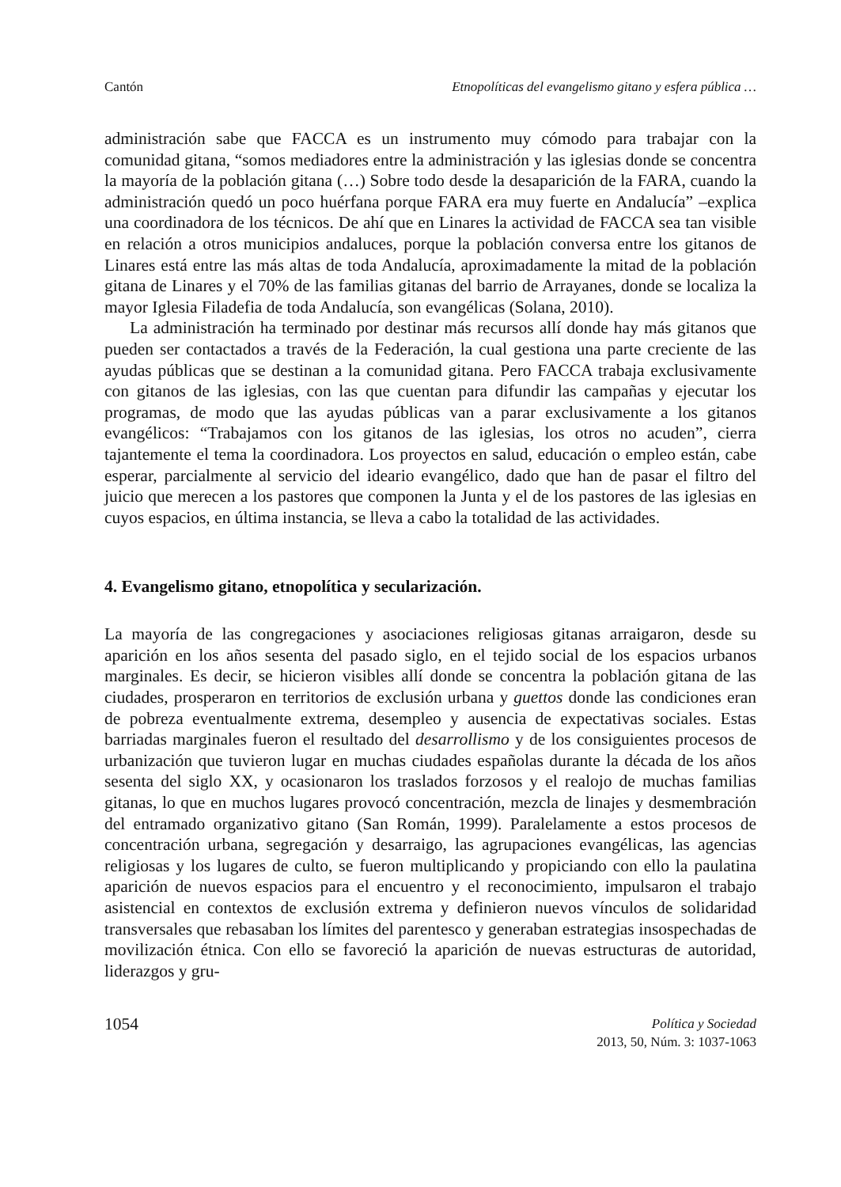Cantón Etnopolíticas del evangelismo gitano y esfera pública …
administración sabe que FACCA es un instrumento muy cómodo para trabajar con la comunidad gitana, “somos mediadores entre la administración y las iglesias donde se concentra la mayoría de la población gitana (…) Sobre todo desde la desaparición de la FARA, cuando la administración quedó un poco huérfana porque FARA era muy fuerte en Andalucía” –explica una coordinadora de los técnicos. De ahí que en Linares la actividad de FACCA sea tan visible en relación a otros municipios andaluces, porque la población conversa entre los gitanos de Linares está entre las más altas de toda Andalucía, aproximadamente la mitad de la población gitana de Linares y el 70% de las familias gitanas del barrio de Arrayanes, donde se localiza la mayor Iglesia Filadefia de toda Andalucía, son evangélicas (Solana, 2010).
La administración ha terminado por destinar más recursos allí donde hay más gitanos que pueden ser contactados a través de la Federación, la cual gestiona una parte creciente de las ayudas públicas que se destinan a la comunidad gitana. Pero FACCA trabaja exclusivamente con gitanos de las iglesias, con las que cuentan para difundir las campañas y ejecutar los programas, de modo que las ayudas públicas van a parar exclusivamente a los gitanos evangélicos: “Trabajamos con los gitanos de las iglesias, los otros no acuden”, cierra tajantemente el tema la coordinadora. Los proyectos en salud, educación o empleo están, cabe esperar, parcialmente al servicio del ideario evangélico, dado que han de pasar el filtro del juicio que merecen a los pastores que componen la Junta y el de los pastores de las iglesias en cuyos espacios, en última instancia, se lleva a cabo la totalidad de las actividades.
4. Evangelismo gitano, etnopolítica y secularización.
La mayoría de las congregaciones y asociaciones religiosas gitanas arraigaron, desde su aparición en los años sesenta del pasado siglo, en el tejido social de los espacios urbanos marginales. Es decir, se hicieron visibles allí donde se concentra la población gitana de las ciudades, prosperaron en territorios de exclusión urbana y guettos donde las condiciones eran de pobreza eventualmente extrema, desempleo y ausencia de expectativas sociales. Estas barriadas marginales fueron el resultado del desarrollismo y de los consiguientes procesos de urbanización que tuvieron lugar en muchas ciudades españolas durante la década de los años sesenta del siglo XX, y ocasionaron los traslados forzosos y el realojo de muchas familias gitanas, lo que en muchos lugares provocó concentración, mezcla de linajes y desmembración del entramado organizativo gitano (San Román, 1999). Paralelamente a estos procesos de concentración urbana, segregación y desarraigo, las agrupaciones evangélicas, las agencias religiosas y los lugares de culto, se fueron multiplicando y propiciando con ello la paulatina aparición de nuevos espacios para el encuentro y el reconocimiento, impulsaron el trabajo asistencial en contextos de exclusión extrema y definieron nuevos vínculos de solidaridad transversales que rebasaban los límites del parentesco y generaban estrategias insospechadas de movilización étnica. Con ello se favoreció la aparición de nuevas estructuras de autoridad, liderazgos y gru-
1054
Política y Sociedad
2013, 50, Núm. 3: 1037-1063